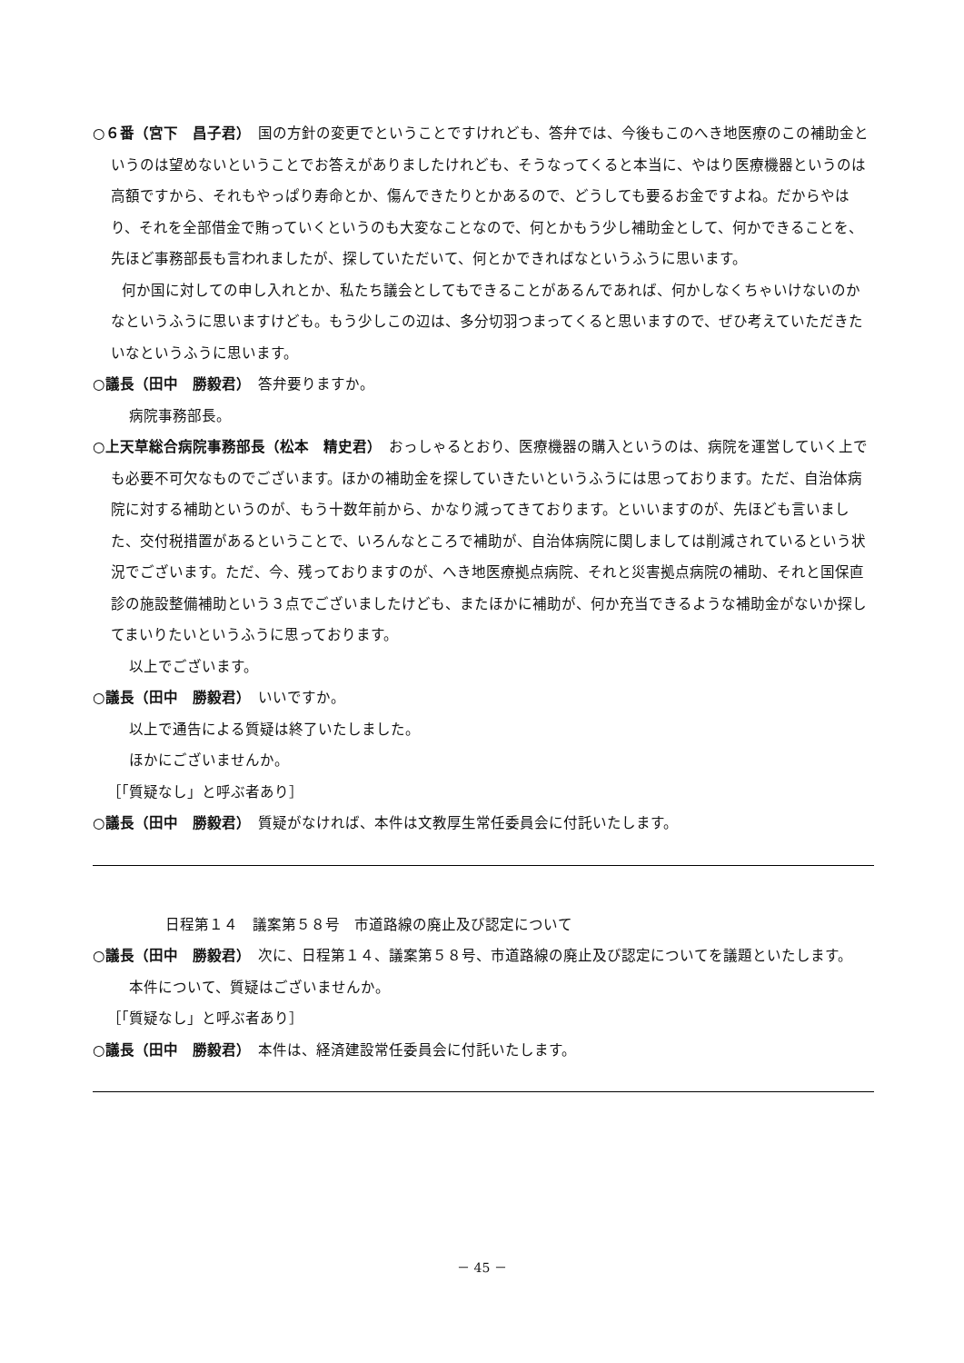○６番（宮下　昌子君）　国の方針の変更でということですけれども、答弁では、今後もこのへき地医療のこの補助金というのは望めないということでお答えがありましたけれども、そうなってくると本当に、やはり医療機器というのは高額ですから、それもやっぱり寿命とか、傷んできたりとかあるので、どうしても要るお金ですよね。だからやはり、それを全部借金で賄っていくというのも大変なことなので、何とかもう少し補助金として、何かできることを、先ほど事務部長も言われましたが、探していただいて、何とかできればなというふうに思います。
　　何か国に対しての申し入れとか、私たち議会としてもできることがあるんであれば、何かしなくちゃいけないのかなというふうに思いますけども。もう少しこの辺は、多分切羽つまってくると思いますので、ぜひ考えていただきたいなというふうに思います。
○議長（田中　勝毅君）　答弁要りますか。
病院事務部長。
○上天草総合病院事務部長（松本　精史君）　おっしゃるとおり、医療機器の購入というのは、病院を運営していく上でも必要不可欠なものでございます。ほかの補助金を探していきたいというふうには思っております。ただ、自治体病院に対する補助というのが、もう十数年前から、かなり減ってきております。といいますのが、先ほども言いました、交付税措置があるということで、いろんなところで補助が、自治体病院に関しましては削減されているという状況でございます。ただ、今、残っておりますのが、へき地医療拠点病院、それと災害拠点病院の補助、それと国保直診の施設整備補助という３点でございましたけども、またほかに補助が、何か充当できるような補助金がないか探してまいりたいというふうに思っております。
以上でございます。
○議長（田中　勝毅君）　いいですか。
以上で通告による質疑は終了いたしました。
ほかにございませんか。
［「質疑なし」と呼ぶ者あり］
○議長（田中　勝毅君）　質疑がなければ、本件は文教厚生常任委員会に付託いたします。
日程第１４　議案第５８号　市道路線の廃止及び認定について
○議長（田中　勝毅君）　次に、日程第１４、議案第５８号、市道路線の廃止及び認定についてを議題といたします。
本件について、質疑はございませんか。
［「質疑なし」と呼ぶ者あり］
○議長（田中　勝毅君）　本件は、経済建設常任委員会に付託いたします。
－ 45 －